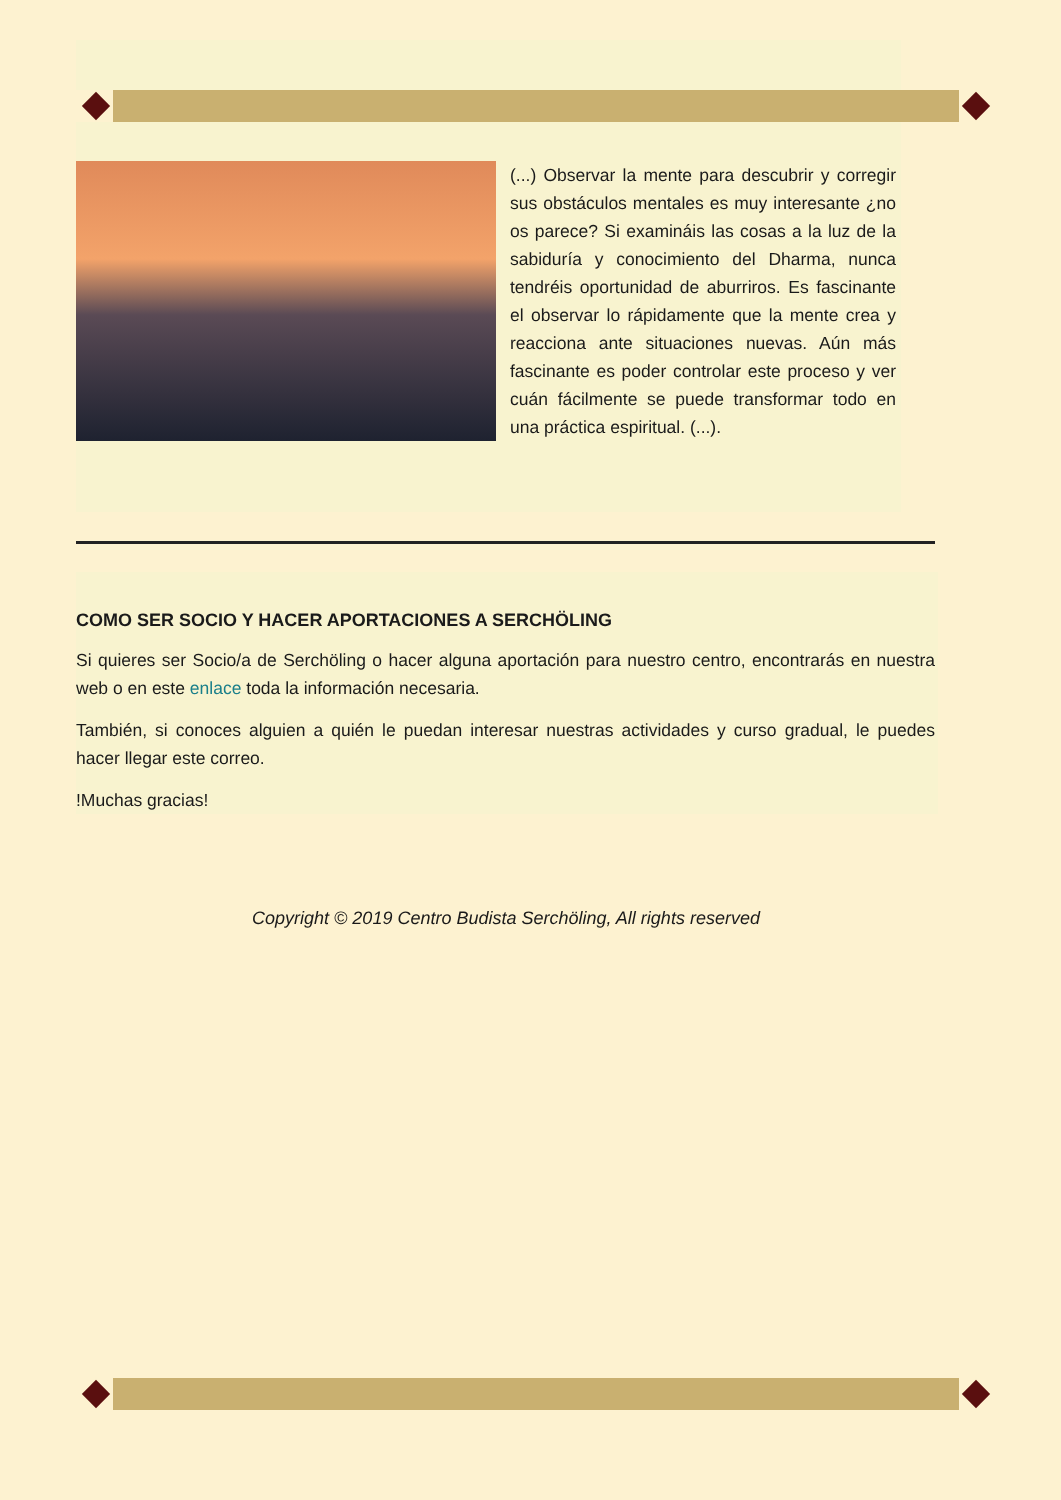(...) Observar la mente para descubrir y corregir sus obstáculos mentales es muy interesante ¿no os parece? Si examináis las cosas a la luz de la sabiduría y conocimiento del Dharma, nunca tendréis oportunidad de aburriros. Es fascinante el observar lo rápidamente que la mente crea y reacciona ante situaciones nuevas. Aún más fascinante es poder controlar este proceso y ver cuán fácilmente se puede transformar todo en una práctica espiritual. (...).
COMO SER SOCIO Y HACER APORTACIONES A SERCHÖLING
Si quieres ser Socio/a de Serchöling o hacer alguna aportación para nuestro centro, encontrarás en nuestra web o en este enlace toda la información necesaria.
También, si conoces alguien a quién le puedan interesar nuestras actividades y curso gradual, le puedes hacer llegar este correo.
!Muchas gracias!
Copyright © 2019 Centro Budista Serchöling, All rights reserved